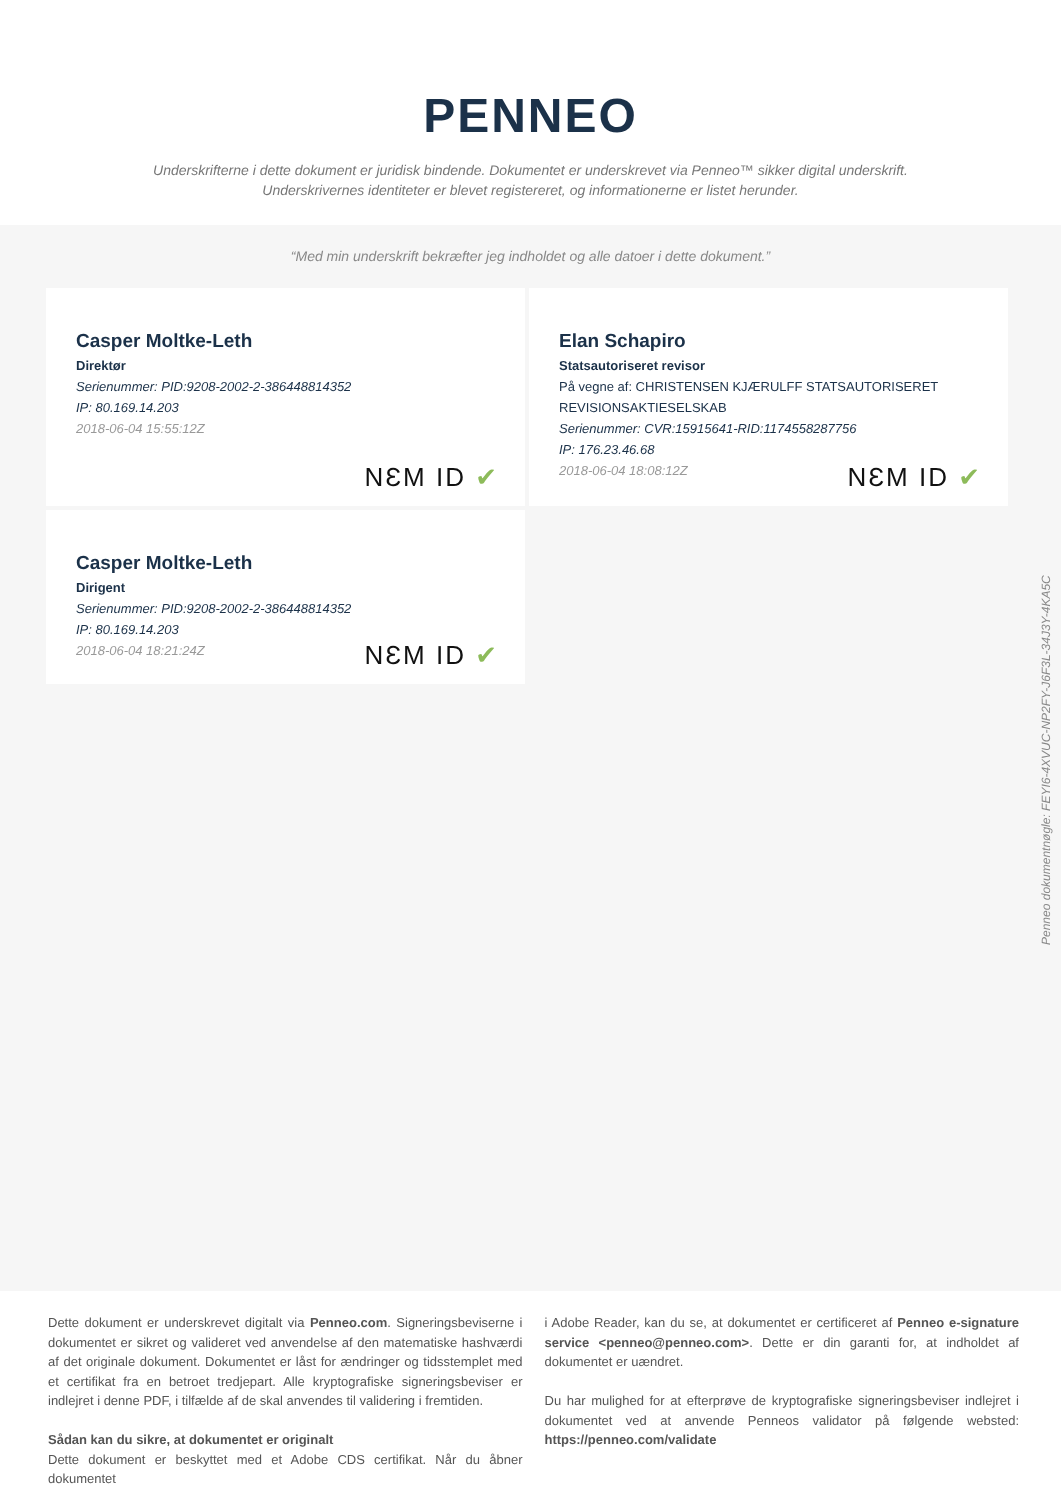PENNEO
Underskrifterne i dette dokument er juridisk bindende. Dokumentet er underskrevet via Penneo™ sikker digital underskrift.
Underskrivernes identiteter er blevet registereret, og informationerne er listet herunder.
“Med min underskrift bekræfter jeg indholdet og alle datoer i dette dokument.”
Casper Moltke-Leth
Direktør
Serienummer: PID:9208-2002-2-386448814352
IP: 80.169.14.203
2018-06-04 15:55:12Z
NƐM ID ✔
Elan Schapiro
Statsautoriseret revisor
På vegne af: CHRISTENSEN KJÆRULFF STATSAUTORISERET REVISIONSAKTIESELSKAB
Serienummer: CVR:15915641-RID:1174558287756
IP: 176.23.46.68
2018-06-04 18:08:12Z
NƐM ID ✔
Casper Moltke-Leth
Dirigent
Serienummer: PID:9208-2002-2-386448814352
IP: 80.169.14.203
2018-06-04 18:21:24Z
NƐM ID ✔
Penneo dokumentnøgle: FEYI6-4XVUC-NP2FY-J6F3L-34J3Y-4KA5C
Dette dokument er underskrevet digitalt via Penneo.com. Signeringsbeviserne i dokumentet er sikret og valideret ved anvendelse af den matematiske hashværdi af det originale dokument. Dokumentet er låst for ændringer og tidsstemplet med et certifikat fra en betroet tredjepart. Alle kryptografiske signeringsbeviser er indlejret i denne PDF, i tilfælde af de skal anvendes til validering i fremtiden.
Sådan kan du sikre, at dokumentet er originalt
Dette dokument er beskyttet med et Adobe CDS certifikat. Når du åbner dokumentet
i Adobe Reader, kan du se, at dokumentet er certificeret af Penneo e-signature service <penneo@penneo.com>. Dette er din garanti for, at indholdet af dokumentet er uændret.
Du har mulighed for at efterprøve de kryptografiske signeringsbeviser indlejret i dokumentet ved at anvende Penneos validator på følgende websted: https://penneo.com/validate